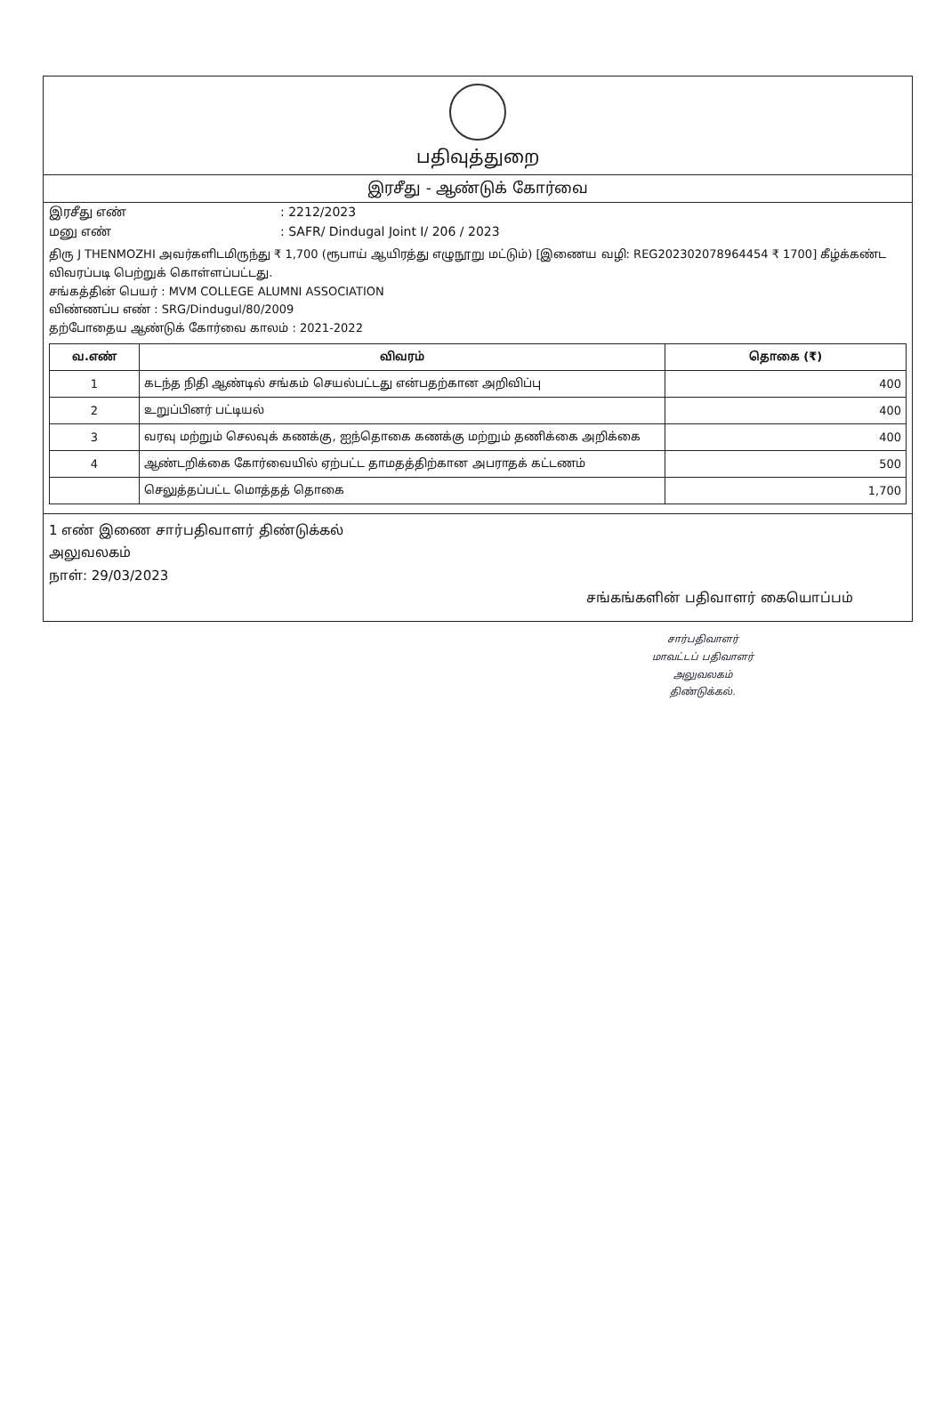பதிவுத்துறை
இரசீது - ஆண்டுக் கோர்வை
இரசீது எண்: 2212/2023
மனு எண்: SAFR/ Dindugal Joint I/ 206 / 2023
திரு J THENMOZHI அவர்களிடமிருந்து ₹ 1,700 (ரூபாய் ஆயிரத்து எழுநூறு மட்டும்) [இணைய வழி: REG202302078964454 ₹ 1700] கீழ்க்கண்ட விவரப்படி பெற்றுக் கொள்ளப்பட்டது.
சங்கத்தின் பெயர் : MVM COLLEGE ALUMNI ASSOCIATION
விண்ணப்ப எண் : SRG/Dindugul/80/2009
தற்போதைய ஆண்டுக் கோர்வை காலம் : 2021-2022
| வ.எண் | விவரம் | தொகை (₹) |
| --- | --- | --- |
| 1 | கடந்த நிதி ஆண்டில் சங்கம் செயல்பட்டது என்பதற்கான அறிவிப்பு | 400 |
| 2 | உறுப்பினர் பட்டியல் | 400 |
| 3 | வரவு மற்றும் செலவுக் கணக்கு, ஐந்தொகை கணக்கு மற்றும் தணிக்கை அறிக்கை | 400 |
| 4 | ஆண்டறிக்கை கோர்வையில் ஏற்பட்ட தாமதத்திற்கான அபராதக் கட்டணம் | 500 |
| | செலுத்தப்பட்ட மொத்தத் தொகை | 1,700 |
1 எண் இணை சார்பதிவாளர் திண்டுக்கல்
அலுவலகம்
நாள்: 29/03/2023
சங்கங்களின் பதிவாளர் கையொப்பம்
சார்பதிவாளர்
மாவட்டப் பதிவாளர் அலுவலகம்
திண்டுக்கல்.